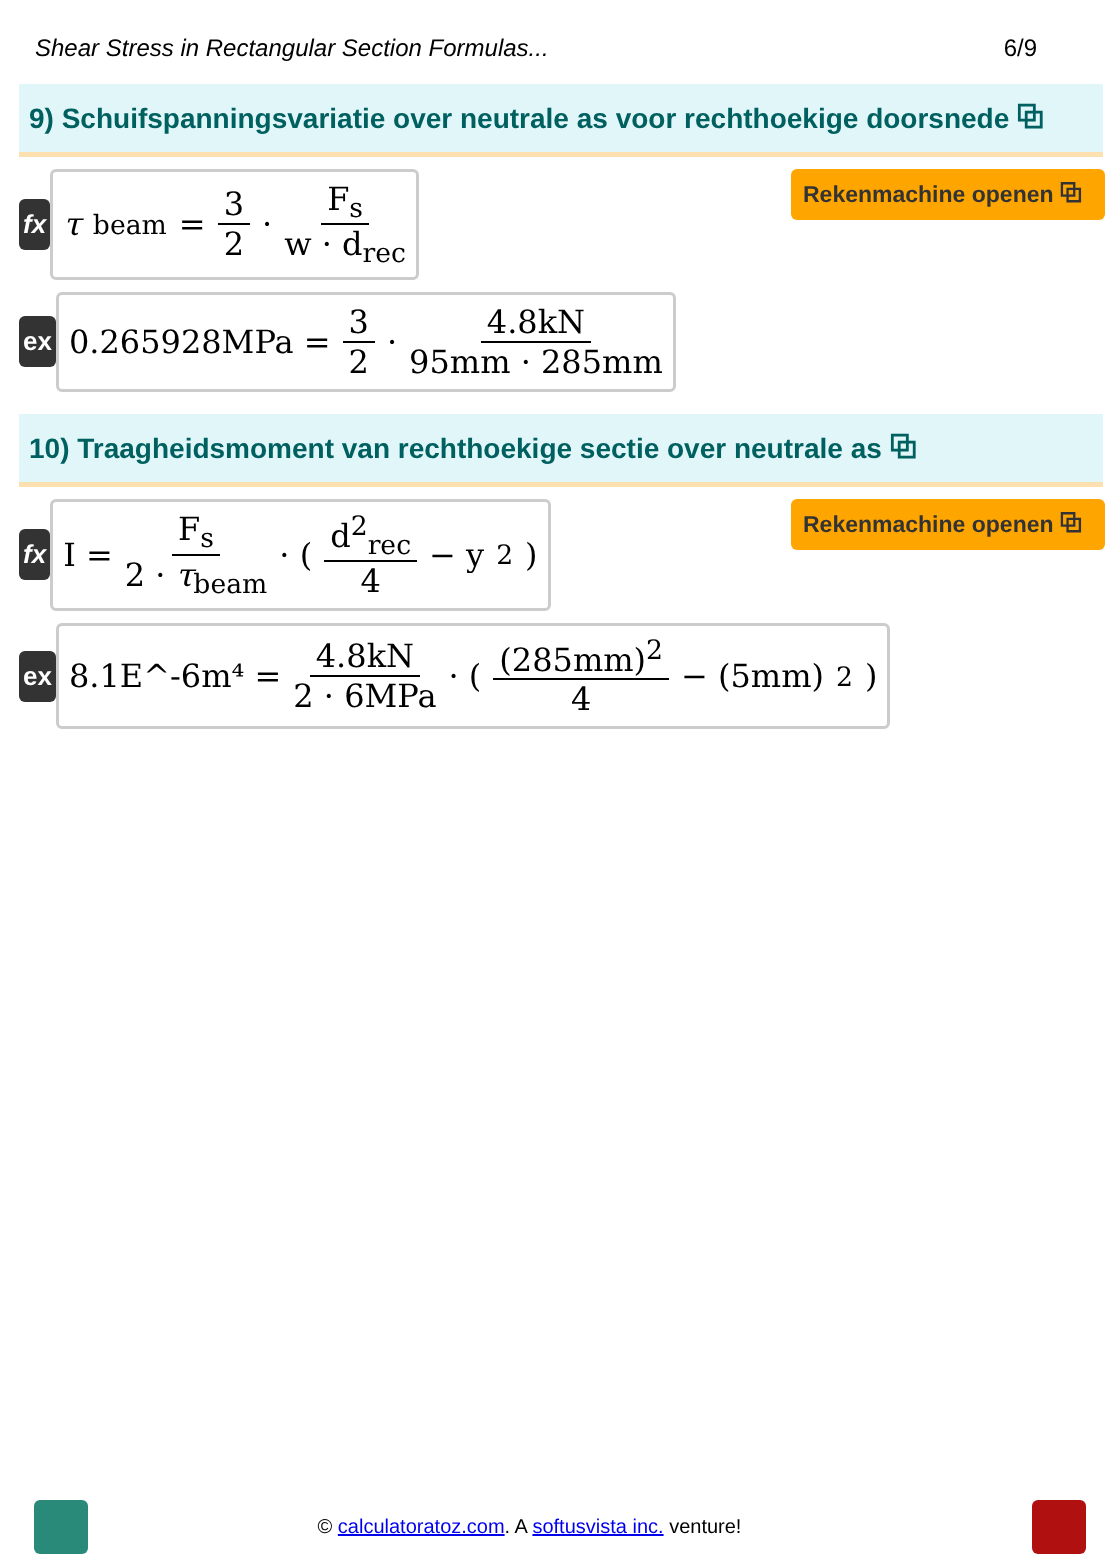Shear Stress in Rectangular Section Formulas... 6/9
9) Schuifspanningsvariatie over neutrale as voor rechthoekige doorsnede ⧉
fx
τ<sub>beam</sub> = 3 2 · F<sub>s</sub> w · d<sub>rec</sub>
Rekenmachine openen ⧉
ex
0.265928MPa = 3 2 · 4.8kN 95mm · 285mm
10) Traagheidsmoment van rechthoekige sectie over neutrale as ⧉
fx
I = F<sub>s</sub> 2 · τ<sub>beam</sub> · ( d<sup>2</sup><sub>rec</sub> 4 − y<sup>2</sup> )
Rekenmachine openen ⧉
ex
8.1E^-6m⁴ = 4.8kN 2 · 6MPa · ( (285mm)<sup>2</sup> 4 − (5mm)<sup>2</sup> )
© calculatoratoz.com. A softusvista inc. venture!